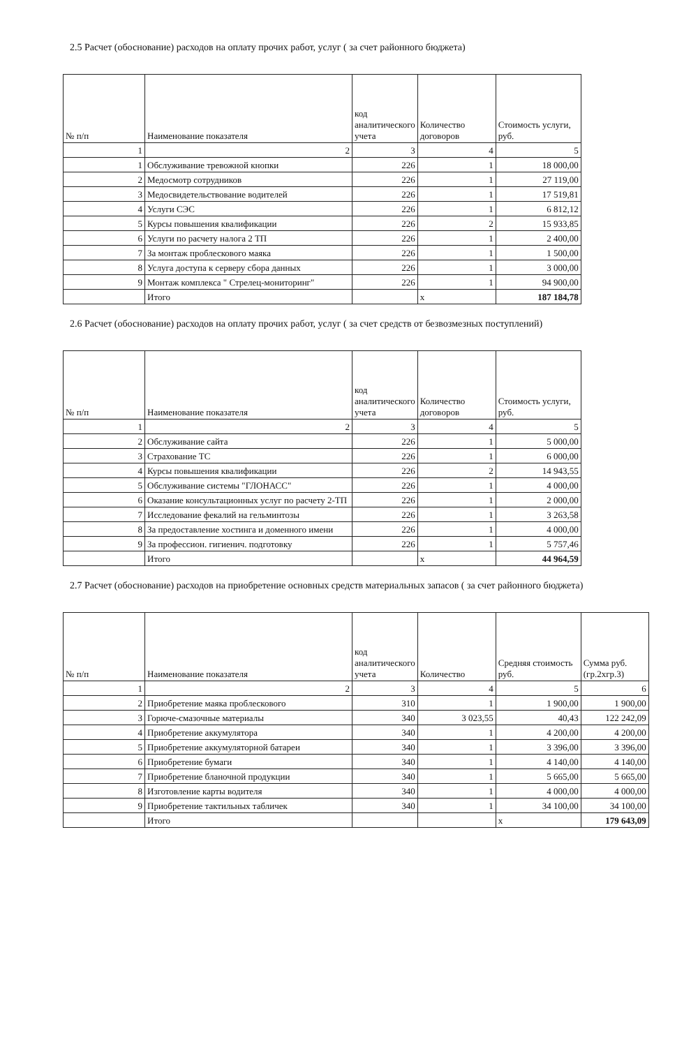2.5 Расчет (обоснование) расходов на оплату прочих работ, услуг ( за счет районного бюджета)
| № п/п | Наименование показателя | код аналитического учета | Количество договоров | Стоимость услуги, руб. |
| --- | --- | --- | --- | --- |
| 1 | 2 | 3 | 4 | 5 |
| 1 | Обслуживание тревожной кнопки | 226 | 1 | 18 000,00 |
| 2 | Медосмотр сотрудников | 226 | 1 | 27 119,00 |
| 3 | Медосвидетельствование водителей | 226 | 1 | 17 519,81 |
| 4 | Услуги СЭС | 226 | 1 | 6 812,12 |
| 5 | Курсы повышения квалификации | 226 | 2 | 15 933,85 |
| 6 | Услуги по расчету налога 2 ТП | 226 | 1 | 2 400,00 |
| 7 | За монтаж проблескового маяка | 226 | 1 | 1 500,00 |
| 8 | Услуга доступа к серверу сбора данных | 226 | 1 | 3 000,00 |
| 9 | Монтаж комплекса " Стрелец-мониторинг" | 226 | 1 | 94 900,00 |
| | Итого | | x | 187 184,78 |
2.6 Расчет (обоснование) расходов на оплату прочих работ, услуг ( за счет средств от безвозмезных поступлений)
| № п/п | Наименование показателя | код аналитического учета | Количество договоров | Стоимость услуги, руб. |
| --- | --- | --- | --- | --- |
| 1 | 2 | 3 | 4 | 5 |
| 2 | Обслуживание сайта | 226 | 1 | 5 000,00 |
| 3 | Страхование ТС | 226 | 1 | 6 000,00 |
| 4 | Курсы повышения квалификации | 226 | 2 | 14 943,55 |
| 5 | Обслуживание системы "ГЛОНАСС" | 226 | 1 | 4 000,00 |
| 6 | Оказание консультационных услуг по расчету 2-ТП | 226 | 1 | 2 000,00 |
| 7 | Исследование фекалий на гельминтозы | 226 | 1 | 3 263,58 |
| 8 | За предоставление хостинга и доменного имени | 226 | 1 | 4 000,00 |
| 9 | За профессион. гигиенич. подготовку | 226 | 1 | 5 757,46 |
| | Итого | | x | 44 964,59 |
2.7 Расчет (обоснование) расходов на приобретение основных средств материальных запасов ( за счет районного бюджета)
| № п/п | Наименование показателя | код аналитического учета | Количество | Средняя стоимость руб. | Сумма руб. (гр.2хгр.3) |
| --- | --- | --- | --- | --- | --- |
| 1 | 2 | 3 | 4 | 5 | 6 |
| 2 | Приобретение маяка проблескового | 310 | 1 | 1 900,00 | 1 900,00 |
| 3 | Горюче-смазочные материалы | 340 | 3 023,55 | 40,43 | 122 242,09 |
| 4 | Приобретение аккумулятора | 340 | 1 | 4 200,00 | 4 200,00 |
| 5 | Приобретение аккумуляторной батареи | 340 | 1 | 3 396,00 | 3 396,00 |
| 6 | Приобретение бумаги | 340 | 1 | 4 140,00 | 4 140,00 |
| 7 | Приобретение бланочной продукции | 340 | 1 | 5 665,00 | 5 665,00 |
| 8 | Изготовление карты водителя | 340 | 1 | 4 000,00 | 4 000,00 |
| 9 | Приобретение тактильных табличек | 340 | 1 | 34 100,00 | 34 100,00 |
| | Итого | | | x | 179 643,09 |